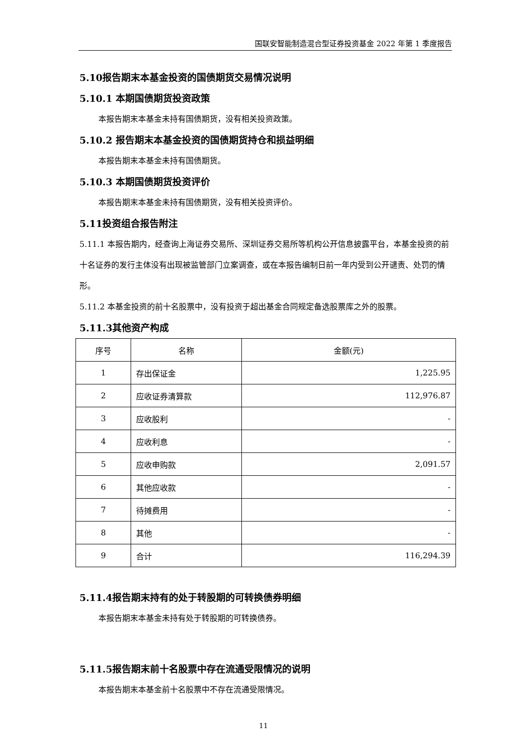国联安智能制造混合型证券投资基金 2022 年第 1 季度报告
5.10报告期末本基金投资的国债期货交易情况说明
5.10.1 本期国债期货投资政策
本报告期末本基金未持有国债期货，没有相关投资政策。
5.10.2 报告期末本基金投资的国债期货持仓和损益明细
本报告期末本基金未持有国债期货。
5.10.3 本期国债期货投资评价
本报告期末本基金未持有国债期货，没有相关投资评价。
5.11投资组合报告附注
5.11.1 本报告期内，经查询上海证券交易所、深圳证券交易所等机构公开信息披露平台，本基金投资的前十名证券的发行主体没有出现被监管部门立案调查，或在本报告编制日前一年内受到公开谴责、处罚的情形。
5.11.2 本基金投资的前十名股票中，没有投资于超出基金合同规定备选股票库之外的股票。
5.11.3其他资产构成
| 序号 | 名称 | 金额(元) |
| --- | --- | --- |
| 1 | 存出保证金 | 1,225.95 |
| 2 | 应收证券清算款 | 112,976.87 |
| 3 | 应收股利 | - |
| 4 | 应收利息 | - |
| 5 | 应收申购款 | 2,091.57 |
| 6 | 其他应收款 | - |
| 7 | 待摊费用 | - |
| 8 | 其他 | - |
| 9 | 合计 | 116,294.39 |
5.11.4报告期末持有的处于转股期的可转换债券明细
本报告期末本基金未持有处于转股期的可转换债券。
5.11.5报告期末前十名股票中存在流通受限情况的说明
本报告期末本基金前十名股票中不存在流通受限情况。
11